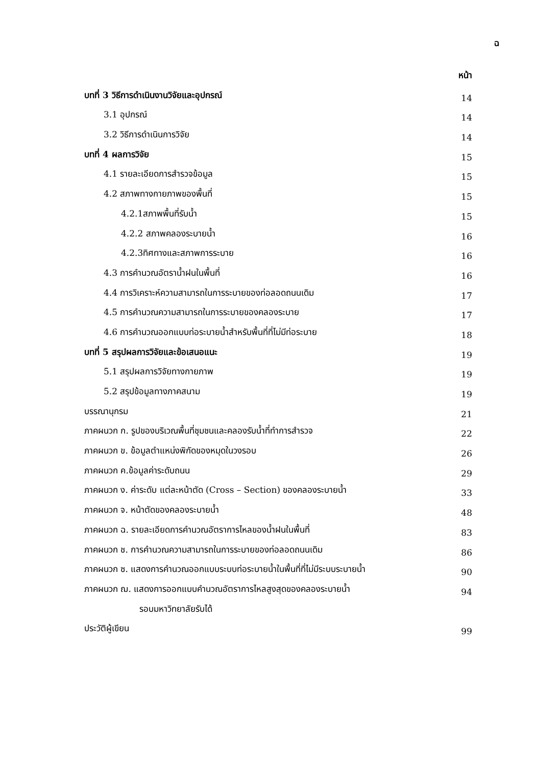ฉ
หน้า
บทที่ 3 วิธีการดำเนินงานวิจัยและอุปกรณ์ 14
3.1 อุปกรณ์ 14
3.2 วิธีการดำเนินการวิจัย 14
บทที่ 4 ผลการวิจัย 15
4.1 รายละเอียดการสำรวจข้อมูล 15
4.2 สภาพทางกายภาพของพื้นที่ 15
4.2.1สภาพพื้นที่รับน้ำ 15
4.2.2 สภาพคลองระบายน้ำ 16
4.2.3ทิศทางและสภาพการระบาย 16
4.3 การคำนวณอัตราน้ำฝนในพื้นที่ 16
4.4 การวิเคราะห์ความสามารถในการระบายของท่อลอดถนนเดิม 17
4.5 การคำนวณความสามารถในการระบายของคลองระบาย 17
4.6 การคำนวณออกแบบท่อระบายน้ำสำหรับพื้นที่ที่ไม่มีท่อระบาย 18
บทที่ 5 สรุปผลการวิจัยและข้อเสนอแนะ 19
5.1 สรุปผลการวิจัยทางกายภาพ 19
5.2 สรุปข้อมูลทางภาคสนาม 19
บรรณานุกรม 21
ภาคผนวก ก. รูปของบริเวณพื้นที่ชุมชนและคลองรับน้ำที่ทำการสำรวจ 22
ภาคผนวก ข. ข้อมูลตำแหน่งพิกัดของหมุดในวงรอบ 26
ภาคผนวก ค.ข้อมูลค่าระดับถนน 29
ภาคผนวก ง. ค่าระดับ แต่ละหน้าตัด (Cross – Section) ของคลองระบายน้ำ 33
ภาคผนวก จ. หน้าตัดของคลองระบายน้ำ 48
ภาคผนวก ฉ. รายละเอียดการคำนวณอัตราการไหลของน้ำฝนในพื้นที่ 83
ภาคผนวก ช. การคำนวณความสามารถในการระบายของท่อลอดถนนเดิม 86
ภาคผนวก ซ. แสดงการคำนวณออกแบบระบบท่อระบายน้ำในพื้นที่ที่ไม่มีระบบระบายน้ำ 90
ภาคผนวก ฌ. แสดงการออกแบบคำนวณอัตราการไหลสูงสุดของคลองระบายน้ำ 94
รอบมหาวิทยาลัยรับได้
ประวัติผู้เขียน 99